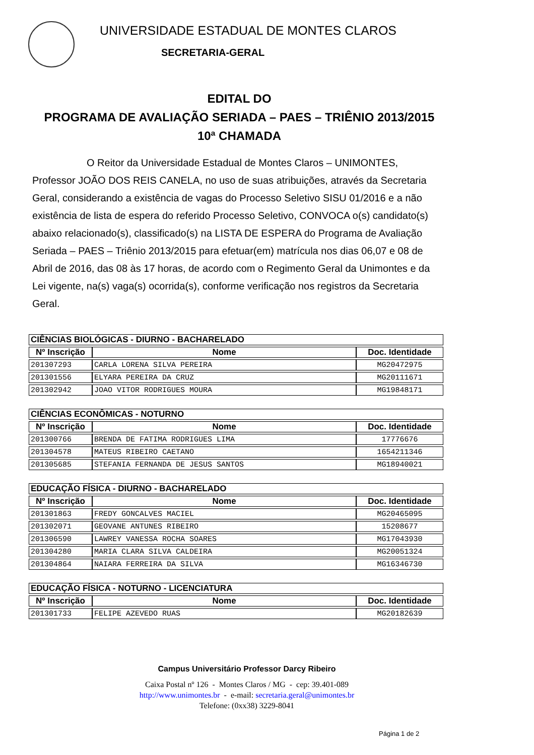UNIVERSIDADE ESTADUAL DE MONTES CLAROS
SECRETARIA-GERAL
EDITAL DO
PROGRAMA DE AVALIAÇÃO SERIADA – PAES – TRIÊNIO 2013/2015
10ª CHAMADA
O Reitor da Universidade Estadual de Montes Claros – UNIMONTES, Professor JOÃO DOS REIS CANELA, no uso de suas atribuições, através da Secretaria Geral, considerando a existência de vagas do Processo Seletivo SISU 01/2016 e a não existência de lista de espera do referido Processo Seletivo, CONVOCA o(s) candidato(s) abaixo relacionado(s), classificado(s) na LISTA DE ESPERA do Programa de Avaliação Seriada – PAES – Triênio 2013/2015 para efetuar(em) matrícula nos dias 06,07 e 08 de Abril de 2016, das 08 às 17 horas, de acordo com o Regimento Geral da Unimontes e da Lei vigente, na(s) vaga(s) ocorrida(s), conforme verificação nos registros da Secretaria Geral.
| CIÊNCIAS BIOLÓGICAS - DIURNO - BACHARELADO | | |
| --- | --- | --- |
| Nº Inscrição | Nome | Doc. Identidade |
| 201307293 | CARLA LORENA SILVA PEREIRA | MG20472975 |
| 201301556 | ELYARA PEREIRA DA CRUZ | MG20111671 |
| 201302942 | JOAO VITOR RODRIGUES MOURA | MG19848171 |
| CIÊNCIAS ECONÔMICAS - NOTURNO | | |
| --- | --- | --- |
| Nº Inscrição | Nome | Doc. Identidade |
| 201300766 | BRENDA DE FATIMA RODRIGUES LIMA | 17776676 |
| 201304578 | MATEUS RIBEIRO CAETANO | 1654211346 |
| 201305685 | STEFANIA FERNANDA DE JESUS SANTOS | MG18940021 |
| EDUCAÇÃO FÍSICA - DIURNO - BACHARELADO | | |
| --- | --- | --- |
| Nº Inscrição | Nome | Doc. Identidade |
| 201301863 | FREDY GONCALVES MACIEL | MG20465095 |
| 201302071 | GEOVANE ANTUNES RIBEIRO | 15208677 |
| 201306590 | LAWREY VANESSA ROCHA SOARES | MG17043930 |
| 201304280 | MARIA CLARA SILVA CALDEIRA | MG20051324 |
| 201304864 | NAIARA FERREIRA DA SILVA | MG16346730 |
| EDUCAÇÃO FÍSICA - NOTURNO - LICENCIATURA | | |
| --- | --- | --- |
| Nº Inscrição | Nome | Doc. Identidade |
| 201301733 | FELIPE AZEVEDO RUAS | MG20182639 |
Campus Universitário Professor Darcy Ribeiro
Caixa Postal nº 126 - Montes Claros / MG - cep: 39.401-089
http://www.unimontes.br - e-mail: secretaria.geral@unimontes.br
Telefone: (0xx38) 3229-8041
Página 1 de 2